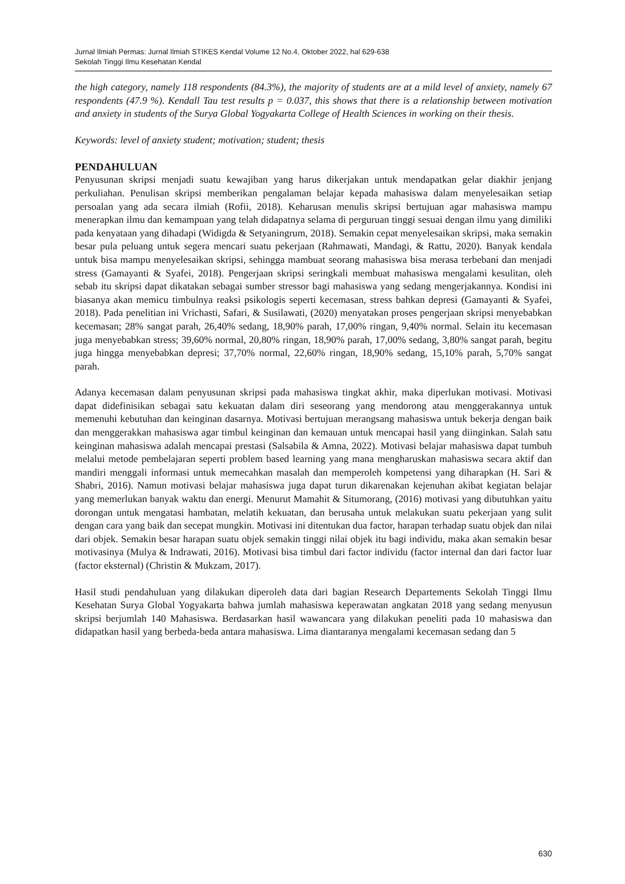Jurnal Ilmiah Permas: Jurnal Ilmiah STIKES Kendal Volume 12 No.4, Oktober 2022, hal 629-638
Sekolah Tinggi Ilmu Kesehatan Kendal
the high category, namely 118 respondents (84.3%), the majority of students are at a mild level of anxiety, namely 67 respondents (47.9 %). Kendall Tau test results p = 0.037, this shows that there is a relationship between motivation and anxiety in students of the Surya Global Yogyakarta College of Health Sciences in working on their thesis.
Keywords: level of anxiety student; motivation; student; thesis
PENDAHULUAN
Penyusunan skripsi menjadi suatu kewajiban yang harus dikerjakan untuk mendapatkan gelar diakhir jenjang perkuliahan. Penulisan skripsi memberikan pengalaman belajar kepada mahasiswa dalam menyelesaikan setiap persoalan yang ada secara ilmiah (Rofii, 2018). Keharusan menulis skripsi bertujuan agar mahasiswa mampu menerapkan ilmu dan kemampuan yang telah didapatnya selama di perguruan tinggi sesuai dengan ilmu yang dimiliki pada kenyataan yang dihadapi (Widigda & Setyaningrum, 2018). Semakin cepat menyelesaikan skripsi, maka semakin besar pula peluang untuk segera mencari suatu pekerjaan (Rahmawati, Mandagi, & Rattu, 2020). Banyak kendala untuk bisa mampu menyelesaikan skripsi, sehingga mambuat seorang mahasiswa bisa merasa terbebani dan menjadi stress (Gamayanti & Syafei, 2018). Pengerjaan skripsi seringkali membuat mahasiswa mengalami kesulitan, oleh sebab itu skripsi dapat dikatakan sebagai sumber stressor bagi mahasiswa yang sedang mengerjakannya. Kondisi ini biasanya akan memicu timbulnya reaksi psikologis seperti kecemasan, stress bahkan depresi (Gamayanti & Syafei, 2018). Pada penelitian ini Vrichasti, Safari, & Susilawati, (2020) menyatakan proses pengerjaan skripsi menyebabkan kecemasan; 28% sangat parah, 26,40% sedang, 18,90% parah, 17,00% ringan, 9,40% normal. Selain itu kecemasan juga menyebabkan stress; 39,60% normal, 20,80% ringan, 18,90% parah, 17,00% sedang, 3,80% sangat parah, begitu juga hingga menyebabkan depresi; 37,70% normal, 22,60% ringan, 18,90% sedang, 15,10% parah, 5,70% sangat parah.
Adanya kecemasan dalam penyusunan skripsi pada mahasiswa tingkat akhir, maka diperlukan motivasi. Motivasi dapat didefinisikan sebagai satu kekuatan dalam diri seseorang yang mendorong atau menggerakannya untuk memenuhi kebutuhan dan keinginan dasarnya. Motivasi bertujuan merangsang mahasiswa untuk bekerja dengan baik dan menggerakkan mahasiswa agar timbul keinginan dan kemauan untuk mencapai hasil yang diinginkan. Salah satu keinginan mahasiswa adalah mencapai prestasi (Salsabila & Amna, 2022). Motivasi belajar mahasiswa dapat tumbuh melalui metode pembelajaran seperti problem based learning yang mana mengharuskan mahasiswa secara aktif dan mandiri menggali informasi untuk memecahkan masalah dan memperoleh kompetensi yang diharapkan (H. Sari & Shabri, 2016). Namun motivasi belajar mahasiswa juga dapat turun dikarenakan kejenuhan akibat kegiatan belajar yang memerlukan banyak waktu dan energi. Menurut Mamahit & Situmorang, (2016) motivasi yang dibutuhkan yaitu dorongan untuk mengatasi hambatan, melatih kekuatan, dan berusaha untuk melakukan suatu pekerjaan yang sulit dengan cara yang baik dan secepat mungkin. Motivasi ini ditentukan dua factor, harapan terhadap suatu objek dan nilai dari objek. Semakin besar harapan suatu objek semakin tinggi nilai objek itu bagi individu, maka akan semakin besar motivasinya (Mulya & Indrawati, 2016). Motivasi bisa timbul dari factor individu (factor internal dan dari factor luar (factor eksternal) (Christin & Mukzam, 2017).
Hasil studi pendahuluan yang dilakukan diperoleh data dari bagian Research Departements Sekolah Tinggi Ilmu Kesehatan Surya Global Yogyakarta bahwa jumlah mahasiswa keperawatan angkatan 2018 yang sedang menyusun skripsi berjumlah 140 Mahasiswa. Berdasarkan hasil wawancara yang dilakukan peneliti pada 10 mahasiswa dan didapatkan hasil yang berbeda-beda antara mahasiswa. Lima diantaranya mengalami kecemasan sedang dan 5
630